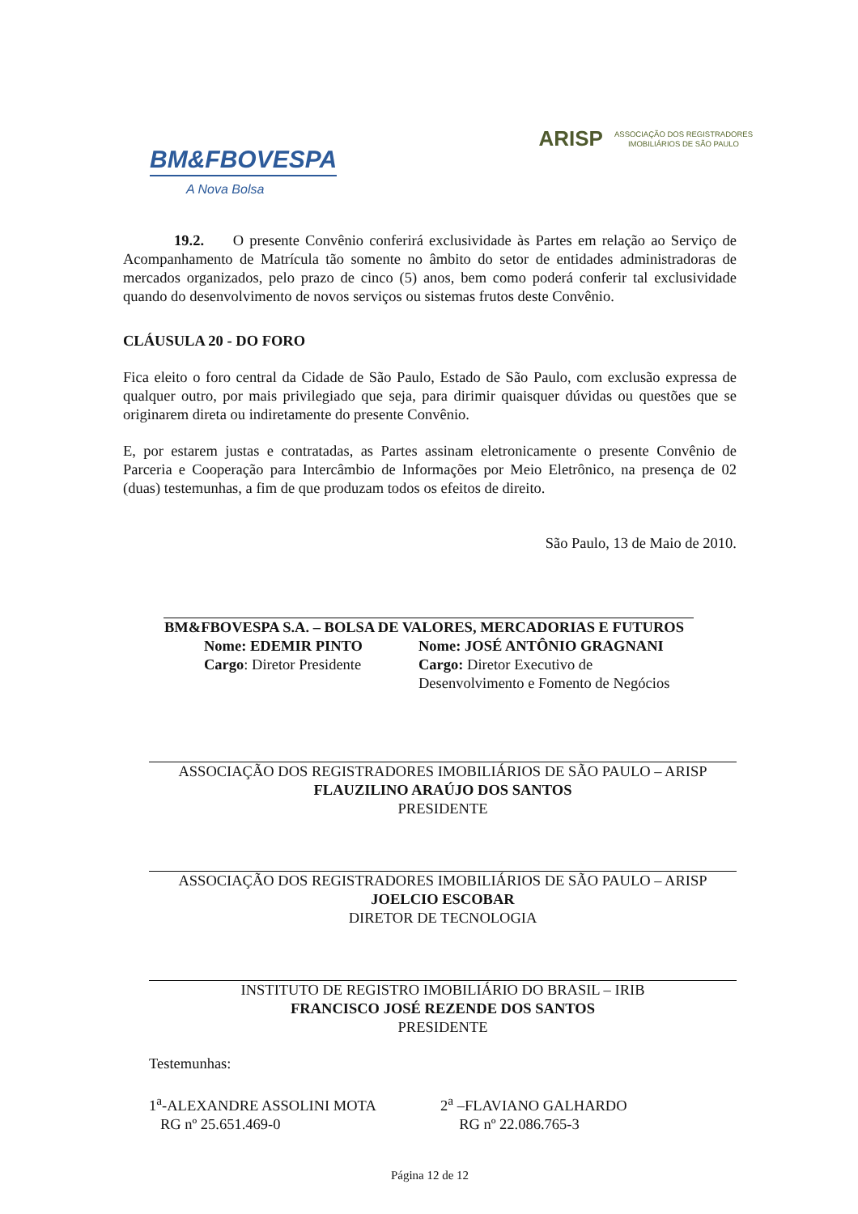BM&FBOVESPA
A Nova Bolsa
ARISP ASSOCIAÇÃO DOS REGISTRADORES
IMOBILIÁRIOS DE SÃO PAULO
19.2. O presente Convênio conferirá exclusividade às Partes em relação ao Serviço de Acompanhamento de Matrícula tão somente no âmbito do setor de entidades administradoras de mercados organizados, pelo prazo de cinco (5) anos, bem como poderá conferir tal exclusividade quando do desenvolvimento de novos serviços ou sistemas frutos deste Convênio.
CLÁUSULA 20 - DO FORO
Fica eleito o foro central da Cidade de São Paulo, Estado de São Paulo, com exclusão expressa de qualquer outro, por mais privilegiado que seja, para dirimir quaisquer dúvidas ou questões que se originarem direta ou indiretamente do presente Convênio.
E, por estarem justas e contratadas, as Partes assinam eletronicamente o presente Convênio de Parceria e Cooperação para Intercâmbio de Informações por Meio Eletrônico, na presença de 02 (duas) testemunhas, a fim de que produzam todos os efeitos de direito.
São Paulo, 13 de Maio de 2010.
BM&FBOVESPA S.A. – BOLSA DE VALORES, MERCADORIAS E FUTUROS
Nome: EDEMIR PINTO
Cargo: Diretor Presidente
Nome: JOSÉ ANTÔNIO GRAGNANI
Cargo: Diretor Executivo de
Desenvolvimento e Fomento de Negócios
ASSOCIAÇÃO DOS REGISTRADORES IMOBILIÁRIOS DE SÃO PAULO – ARISP
FLAUZILINO ARAÚJO DOS SANTOS
PRESIDENTE
ASSOCIAÇÃO DOS REGISTRADORES IMOBILIÁRIOS DE SÃO PAULO – ARISP
JOELCIO ESCOBAR
DIRETOR DE TECNOLOGIA
INSTITUTO DE REGISTRO IMOBILIÁRIO DO BRASIL – IRIB
FRANCISCO JOSÉ REZENDE DOS SANTOS
PRESIDENTE
Testemunhas:
1<sup>a</sup>-ALEXANDRE ASSOLINI MOTA
RG nº 25.651.469-0
2<sup>a</sup> –FLAVIANO GALHARDO
RG nº 22.086.765-3
Página 12 de 12